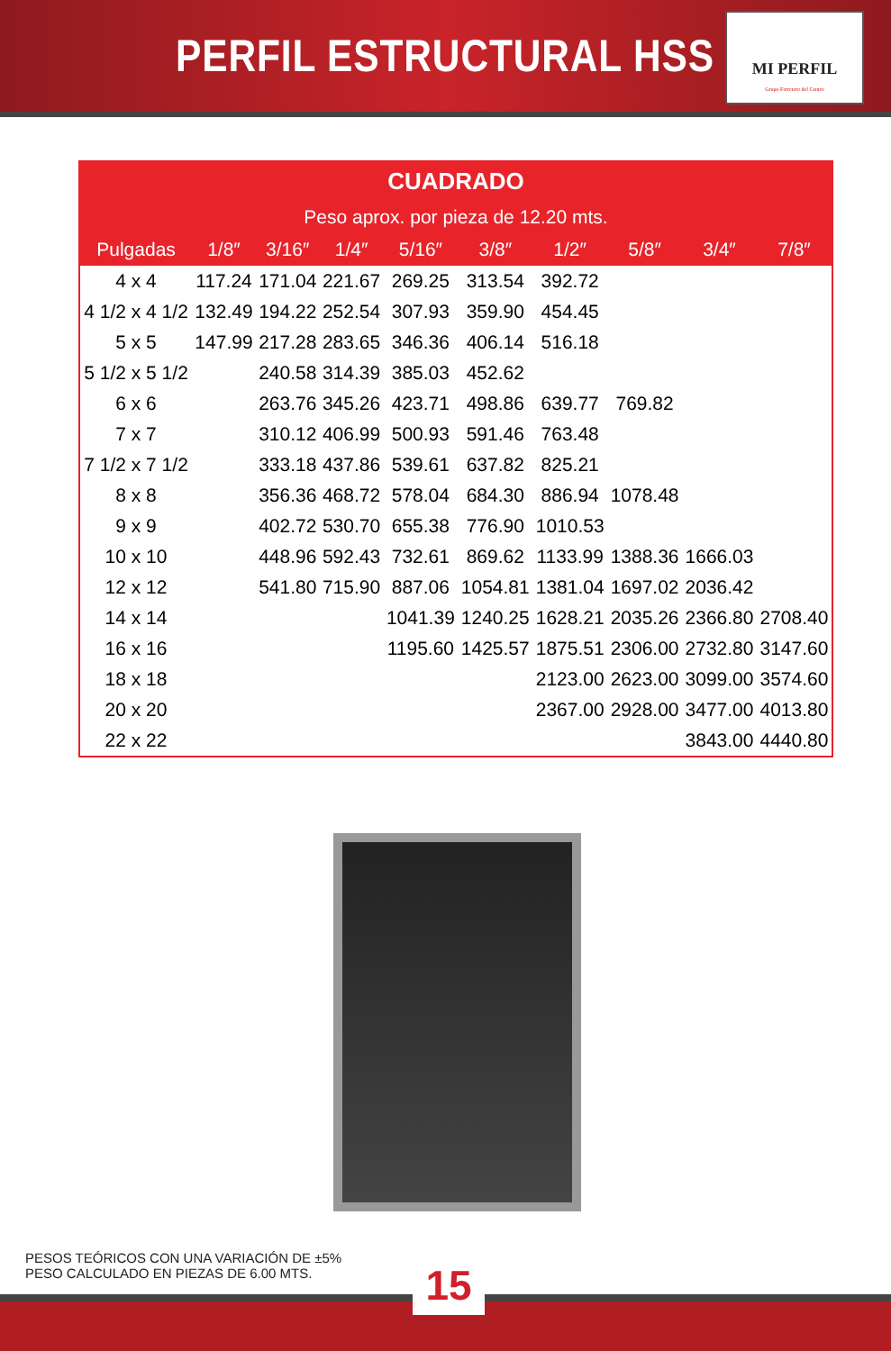PERFIL ESTRUCTURAL HSS
MI PERFIL
Grupo Ferretero del Centro
| CUADRADO | | | | | | | | | |
| --- | --- | --- | --- | --- | --- | --- | --- | --- | --- |
| Peso aprox. por pieza de 12.20 mts. | | | | | | | | | |
| Pulgadas | 1/8″ | 3/16″ | 1/4″ | 5/16″ | 3/8″ | 1/2″ | 5/8″ | 3/4″ | 7/8″ |
| 4 x 4 | 117.24 | 171.04 | 221.67 | 269.25 | 313.54 | 392.72 | | | |
| 4 1/2 x 4 1/2 | 132.49 | 194.22 | 252.54 | 307.93 | 359.90 | 454.45 | | | |
| 5 x 5 | 147.99 | 217.28 | 283.65 | 346.36 | 406.14 | 516.18 | | | |
| 5 1/2 x 5 1/2 | | 240.58 | 314.39 | 385.03 | 452.62 | | | | |
| 6 x 6 | | 263.76 | 345.26 | 423.71 | 498.86 | 639.77 | 769.82 | | |
| 7 x 7 | | 310.12 | 406.99 | 500.93 | 591.46 | 763.48 | | | |
| 7 1/2 x 7 1/2 | | 333.18 | 437.86 | 539.61 | 637.82 | 825.21 | | | |
| 8 x 8 | | 356.36 | 468.72 | 578.04 | 684.30 | 886.94 | 1078.48 | | |
| 9 x 9 | | 402.72 | 530.70 | 655.38 | 776.90 | 1010.53 | | | |
| 10 x 10 | | 448.96 | 592.43 | 732.61 | 869.62 | 1133.99 | 1388.36 | 1666.03 | |
| 12 x 12 | | 541.80 | 715.90 | 887.06 | 1054.81 | 1381.04 | 1697.02 | 2036.42 | |
| 14 x 14 | | | | 1041.39 | 1240.25 | 1628.21 | 2035.26 | 2366.80 | 2708.40 |
| 16 x 16 | | | | 1195.60 | 1425.57 | 1875.51 | 2306.00 | 2732.80 | 3147.60 |
| 18 x 18 | | | | | | 2123.00 | 2623.00 | 3099.00 | 3574.60 |
| 20 x 20 | | | | | | 2367.00 | 2928.00 | 3477.00 | 4013.80 |
| 22 x 22 | | | | | | | | 3843.00 | 4440.80 |
PESOS TEÓRICOS CON UNA VARIACIÓN DE ±5%
PESO CALCULADO EN PIEZAS DE 6.00 MTS.
15